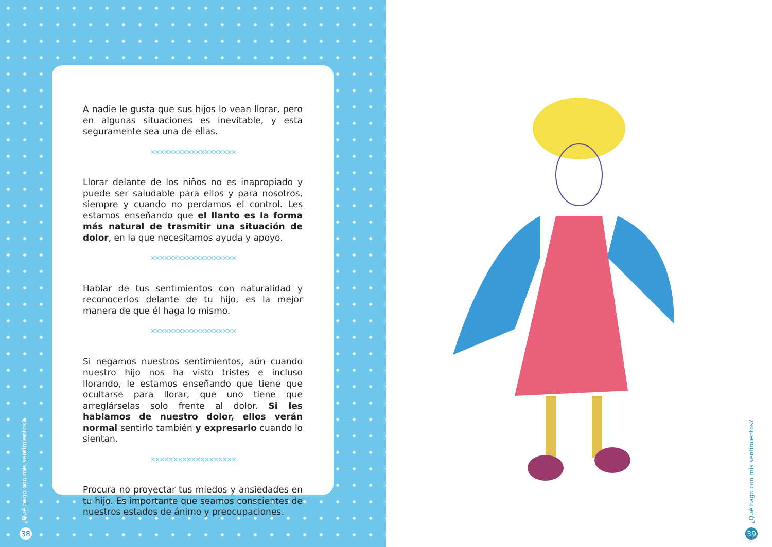A nadie le gusta que sus hijos lo vean llorar, pero en algunas situaciones es inevitable, y esta seguramente sea una de ellas.
×××××××××××××××××××
Llorar delante de los niños no es inapropiado y puede ser saludable para ellos y para nosotros, siempre y cuando no perdamos el control. Les estamos enseñando que el llanto es la forma más natural de trasmitir una situación de dolor, en la que necesitamos ayuda y apoyo.
×××××××××××××××××××
Hablar de tus sentimientos con naturalidad y reconocerlos delante de tu hijo, es la mejor manera de que él haga lo mismo.
×××××××××××××××××××
Si negamos nuestros sentimientos, aún cuando nuestro hijo nos ha visto tristes e incluso llorando, le estamos enseñando que tiene que ocultarse para llorar, que uno tiene que arreglárselas solo frente al dolor. Si les hablamos de nuestro dolor, ellos verán normal sentirlo también y expresarlo cuando lo sientan.
×××××××××××××××××××
Procura no proyectar tus miedos y ansiedades en tu hijo. Es importante que seamos conscientes de nuestros estados de ánimo y preocupaciones.
¿Qué hago con mis sentimientos?
38
¿Qué hago con mis sentimientos?
39